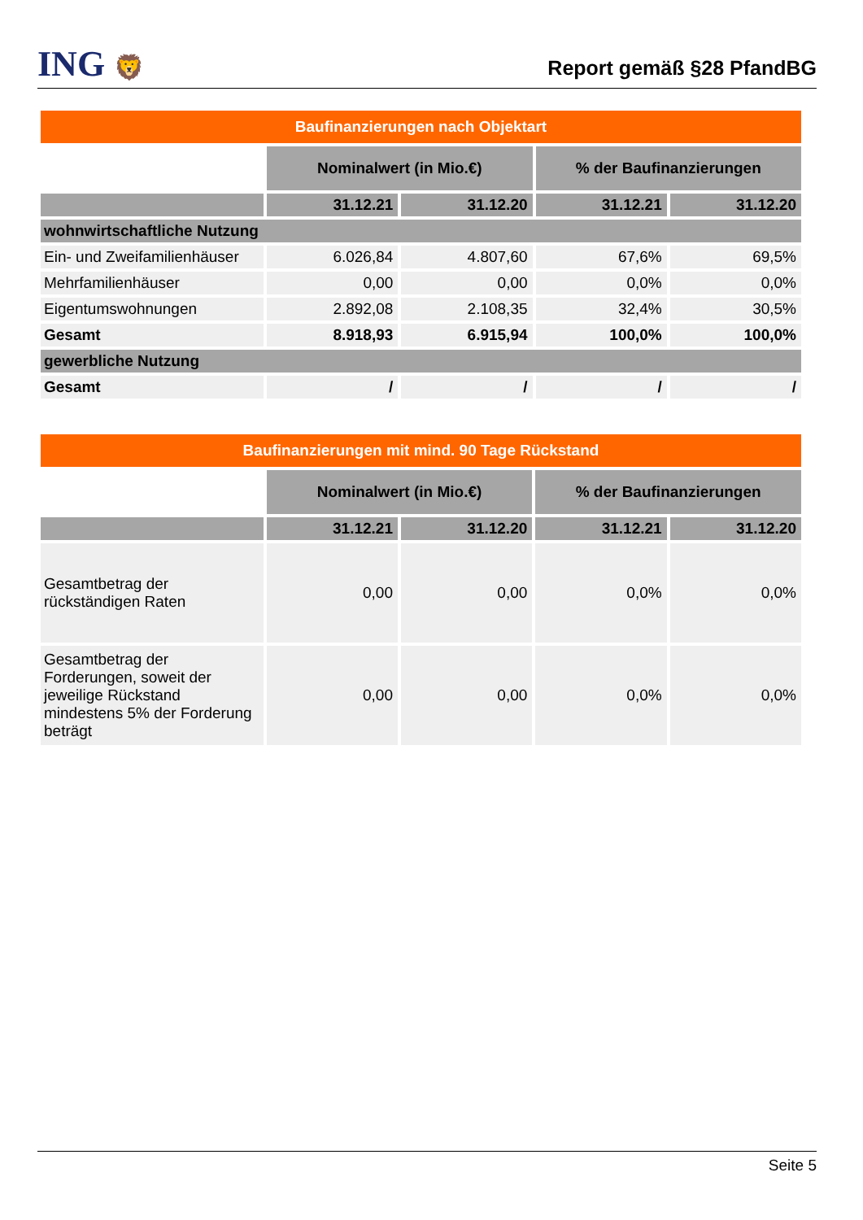ING 🦁
Report gemäß §28 PfandBG
| Baufinanzierungen nach Objektart | | | | |
| | Nominalwert (in Mio.€) | | % der Baufinanzierungen | |
| | 31.12.21 | 31.12.20 | 31.12.21 | 31.12.20 |
| wohnwirtschaftliche Nutzung | | | | |
| Ein- und Zweifamilienhäuser | 6.026,84 | 4.807,60 | 67,6% | 69,5% |
| Mehrfamilienhäuser | 0,00 | 0,00 | 0,0% | 0,0% |
| Eigentumswohnungen | 2.892,08 | 2.108,35 | 32,4% | 30,5% |
| Gesamt | 8.918,93 | 6.915,94 | 100,0% | 100,0% |
| gewerbliche Nutzung | | | | |
| Gesamt | / | / | / | / |
| Baufinanzierungen mit mind. 90 Tage Rückstand | | | | |
| | Nominalwert (in Mio.€) | | % der Baufinanzierungen | |
| | 31.12.21 | 31.12.20 | 31.12.21 | 31.12.20 |
| Gesamtbetrag der rückständigen Raten | 0,00 | 0,00 | 0,0% | 0,0% |
| Gesamtbetrag der Forderungen, soweit der jeweilige Rückstand mindestens 5% der Forderung beträgt | 0,00 | 0,00 | 0,0% | 0,0% |
Seite 5